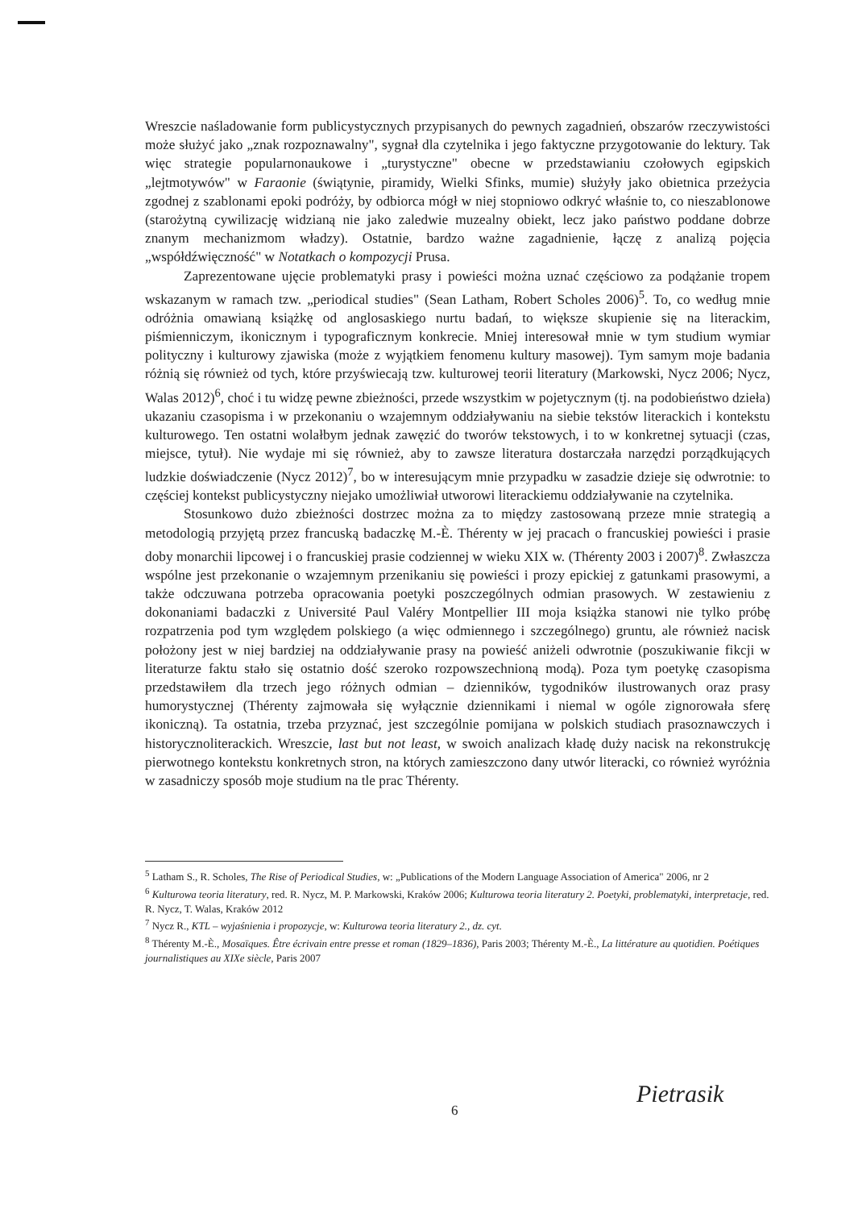Wreszcie naśladowanie form publicystycznych przypisanych do pewnych zagadnień, obszarów rzeczywistości może służyć jako „znak rozpoznawalny", sygnał dla czytelnika i jego faktyczne przygotowanie do lektury. Tak więc strategie popularnonaukowe i „turystyczne" obecne w przedstawianiu czołowych egipskich „lejtmotywów" w Faraonie (świątynie, piramidy, Wielki Sfinks, mumie) służyły jako obietnica przeżycia zgodnej z szablonami epoki podróży, by odbiorca mógł w niej stopniowo odkryć właśnie to, co nieszablonowe (starożytną cywilizację widzianą nie jako zaledwie muzealny obiekt, lecz jako państwo poddane dobrze znanym mechanizmom władzy). Ostatnie, bardzo ważne zagadnienie, łączę z analizą pojęcia „współdźwięczność" w Notatkach o kompozycji Prusa.
Zaprezentowane ujęcie problematyki prasy i powieści można uznać częściowo za podążanie tropem wskazanym w ramach tzw. „periodical studies" (Sean Latham, Robert Scholes 2006)<sup>5</sup>. To, co według mnie odróżnia omawianą książkę od anglosaskiego nurtu badań, to większe skupienie się na literackim, piśmienniczym, ikonicznym i typograficznym konkrecie. Mniej interesował mnie w tym studium wymiar polityczny i kulturowy zjawiska (może z wyjątkiem fenomenu kultury masowej). Tym samym moje badania różnią się również od tych, które przyświecają tzw. kulturowej teorii literatury (Markowski, Nycz 2006; Nycz, Walas 2012)<sup>6</sup>, choć i tu widzę pewne zbieżności, przede wszystkim w pojetycznym (tj. na podobieństwo dzieła) ukazaniu czasopisma i w przekonaniu o wzajemnym oddziaływaniu na siebie tekstów literackich i kontekstu kulturowego. Ten ostatni wolałbym jednak zawęzić do tworów tekstowych, i to w konkretnej sytuacji (czas, miejsce, tytuł). Nie wydaje mi się również, aby to zawsze literatura dostarczała narzędzi porządkujących ludzkie doświadczenie (Nycz 2012)<sup>7</sup>, bo w interesującym mnie przypadku w zasadzie dzieje się odwrotnie: to częściej kontekst publicystyczny niejako umożliwiał utworowi literackiemu oddziaływanie na czytelnika.
Stosunkowo dużo zbieżności dostrzec można za to między zastosowaną przeze mnie strategią a metodologią przyjętą przez francuską badaczkę M.-È. Thérenty w jej pracach o francuskiej powieści i prasie doby monarchii lipcowej i o francuskiej prasie codziennej w wieku XIX w. (Thérenty 2003 i 2007)<sup>8</sup>. Zwłaszcza wspólne jest przekonanie o wzajemnym przenikaniu się powieści i prozy epickiej z gatunkami prasowymi, a także odczuwana potrzeba opracowania poetyki poszczególnych odmian prasowych. W zestawieniu z dokonaniami badaczki z Université Paul Valéry Montpellier III moja książka stanowi nie tylko próbę rozpatrzenia pod tym względem polskiego (a więc odmiennego i szczególnego) gruntu, ale również nacisk położony jest w niej bardziej na oddziaływanie prasy na powieść aniżeli odwrotnie (poszukiwanie fikcji w literaturze faktu stało się ostatnio dość szeroko rozpowszechnioną modą). Poza tym poetykę czasopisma przedstawiłem dla trzech jego różnych odmian – dzienników, tygodników ilustrowanych oraz prasy humorystycznej (Thérenty zajmowała się wyłącznie dziennikami i niemal w ogóle zignorowała sferę ikoniczną). Ta ostatnia, trzeba przyznać, jest szczególnie pomijana w polskich studiach prasoznawczych i historycznoliterackich. Wreszcie, last but not least, w swoich analizach kładę duży nacisk na rekonstrukcję pierwotnego kontekstu konkretnych stron, na których zamieszczono dany utwór literacki, co również wyróżnia w zasadniczy sposób moje studium na tle prac Thérenty.
<sup>5</sup> Latham S., R. Scholes, The Rise of Periodical Studies, w: „Publications of the Modern Language Association of America" 2006, nr 2
<sup>6</sup> Kulturowa teoria literatury, red. R. Nycz, M. P. Markowski, Kraków 2006; Kulturowa teoria literatury 2. Poetyki, problematyki, interpretacje, red. R. Nycz, T. Walas, Kraków 2012
<sup>7</sup> Nycz R., KTL – wyjaśnienia i propozycje, w: Kulturowa teoria literatury 2., dz. cyt.
<sup>8</sup> Thérenty M.-È., Mosaïques. Être écrivain entre presse et roman (1829–1836), Paris 2003; Thérenty M.-È., La littérature au quotidien. Poétiques journalistiques au XIXe siècle, Paris 2007
Pietrasik
6